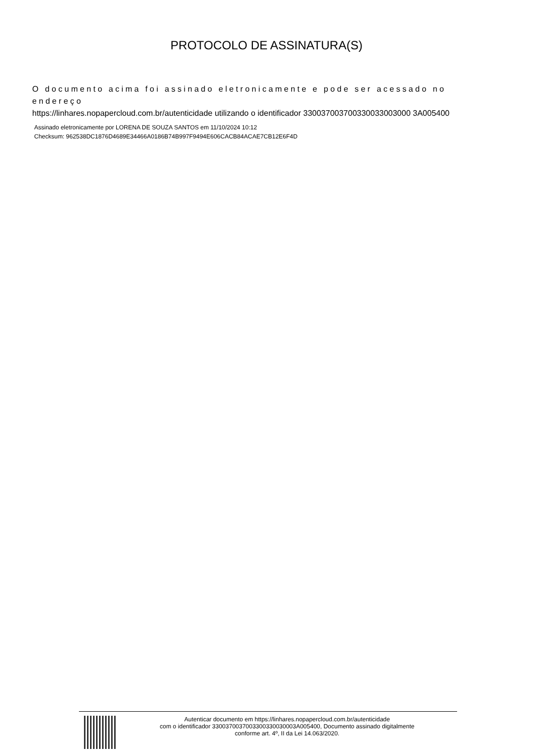PROTOCOLO DE ASSINATURA(S)
O documento acima foi assinado eletronicamente e pode ser acessado no endereço
https://linhares.nopapercloud.com.br/autenticidade utilizando o identificador 330037003700330033003000 3A005400
Assinado eletronicamente por LORENA DE SOUZA SANTOS em 11/10/2024 10:12
Checksum: 962538DC1876D4689E34466A0186B74B997F9494E606CACB84ACAE7CB12E6F4D
Autenticar documento em https://linhares.nopapercloud.com.br/autenticidade
com o identificador 3300370037003300330030003A005400, Documento assinado digitalmente
conforme art. 4º, II da Lei 14.063/2020.